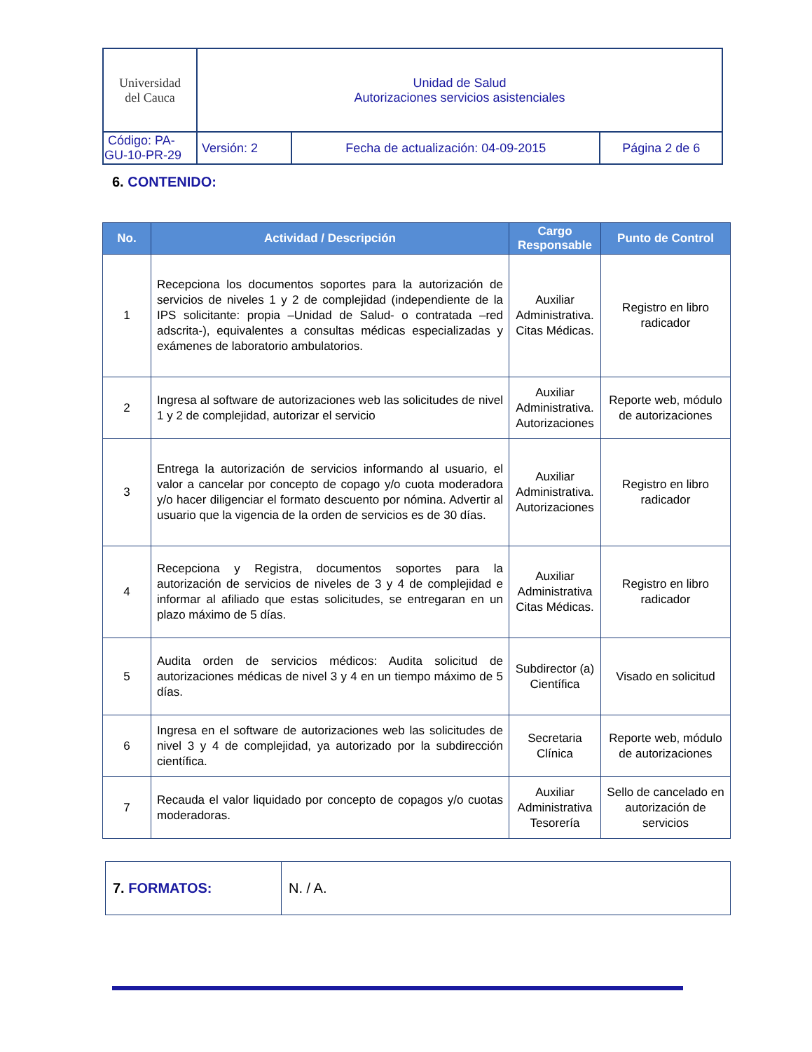| Universidad del Cauca | Unidad de Salud Autorizaciones servicios asistenciales | | |
| Código: PA-GU-10-PR-29 | Versión: 2 | Fecha de actualización: 04-09-2015 | Página 2 de 6 |
6. CONTENIDO:
| No. | Actividad / Descripción | Cargo Responsable | Punto de Control |
| --- | --- | --- | --- |
| 1 | Recepciona los documentos soportes para la autorización de servicios de niveles 1 y 2 de complejidad (independiente de la IPS solicitante: propia –Unidad de Salud- o contratada –red adscrita-), equivalentes a consultas médicas especializadas y exámenes de laboratorio ambulatorios. | Auxiliar Administrativa. Citas Médicas. | Registro en libro radicador |
| 2 | Ingresa al software de autorizaciones web las solicitudes de nivel 1 y 2 de complejidad, autorizar el servicio | Auxiliar Administrativa. Autorizaciones | Reporte web, módulo de autorizaciones |
| 3 | Entrega la autorización de servicios informando al usuario, el valor a cancelar por concepto de copago y/o cuota moderadora y/o hacer diligenciar el formato descuento por nómina. Advertir al usuario que la vigencia de la orden de servicios es de 30 días. | Auxiliar Administrativa. Autorizaciones | Registro en libro radicador |
| 4 | Recepciona y Registra, documentos soportes para la autorización de servicios de niveles de 3 y 4 de complejidad e informar al afiliado que estas solicitudes, se entregaran en un plazo máximo de 5 días. | Auxiliar Administrativa Citas Médicas. | Registro en libro radicador |
| 5 | Audita orden de servicios médicos: Audita solicitud de autorizaciones médicas de nivel 3 y 4 en un tiempo máximo de 5 días. | Subdirector (a) Científica | Visado en solicitud |
| 6 | Ingresa en el software de autorizaciones web las solicitudes de nivel 3 y 4 de complejidad, ya autorizado por la subdirección científica. | Secretaria Clínica | Reporte web, módulo de autorizaciones |
| 7 | Recauda el valor liquidado por concepto de copagos y/o cuotas moderadoras. | Auxiliar Administrativa Tesorería | Sello de cancelado en autorización de servicios |
| 7. FORMATOS: | N. / A. |